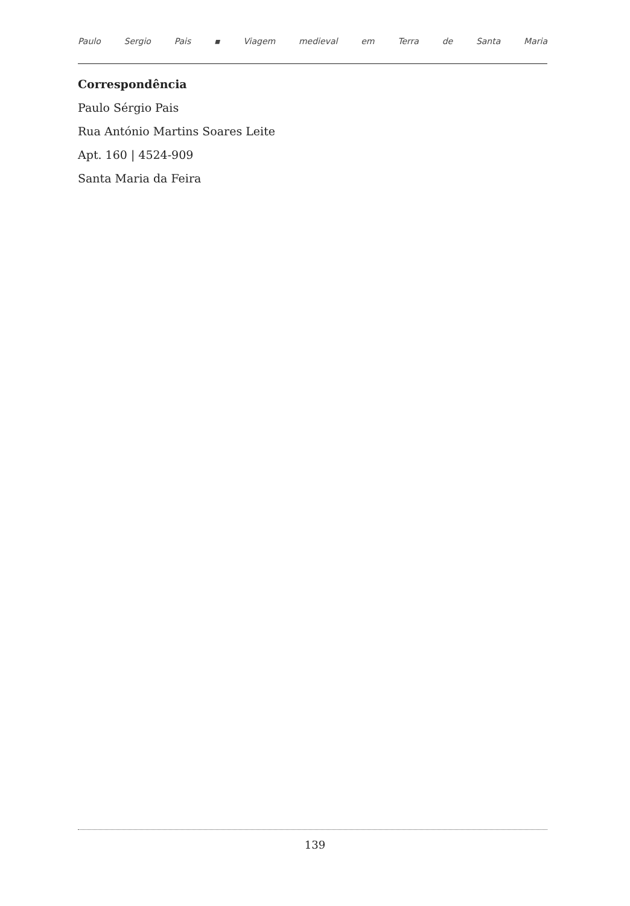Paulo Sergio Pais ▪ Viagem medieval em Terra de Santa Maria
Correspondência
Paulo Sérgio Pais
Rua António Martins Soares Leite
Apt. 160 | 4524-909
Santa Maria da Feira
139